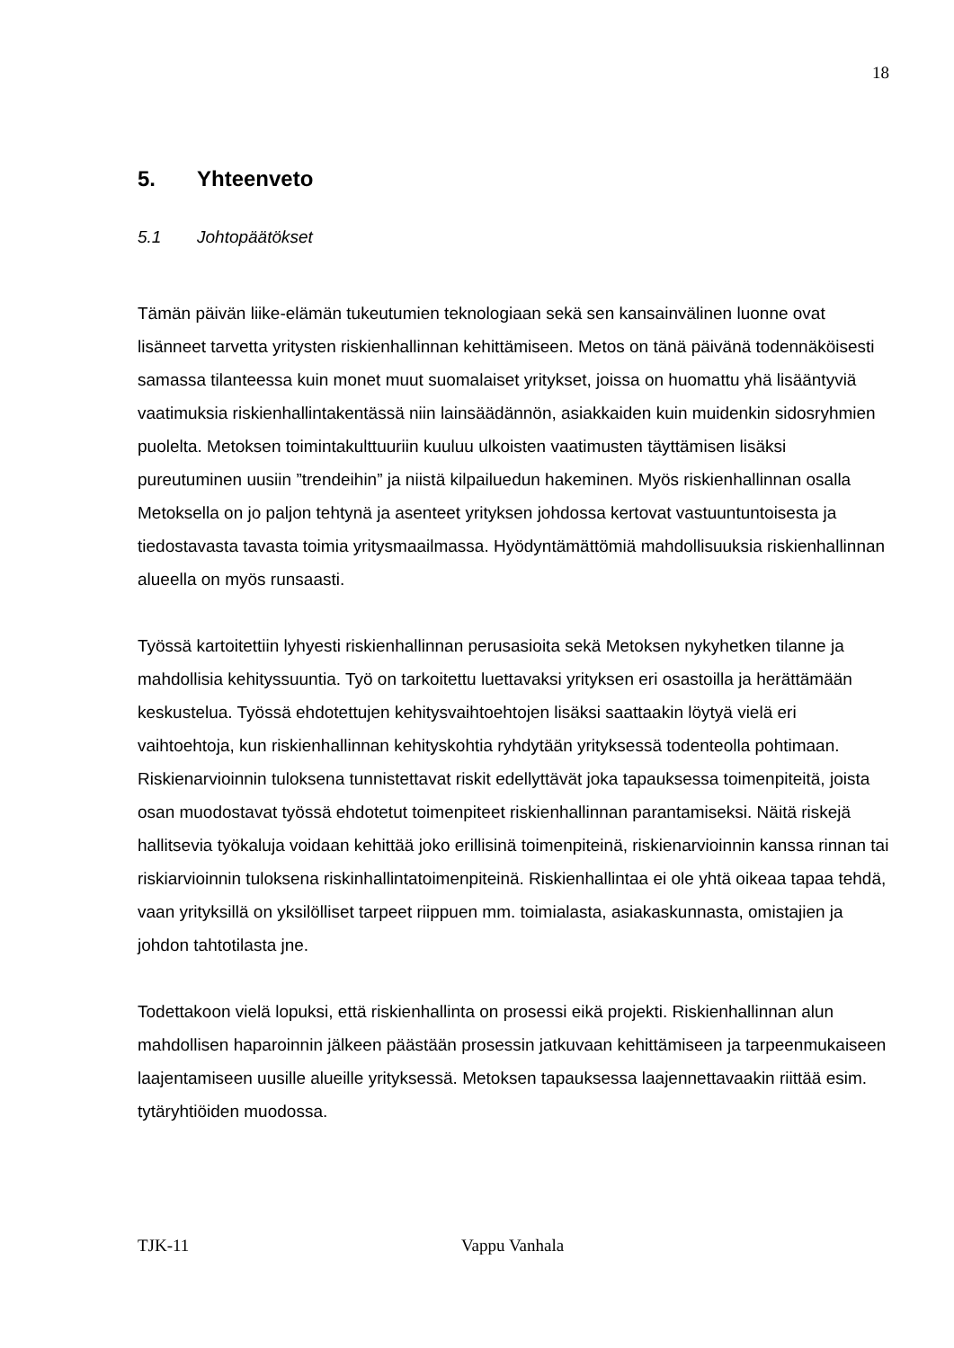18
5. Yhteenveto
5.1 Johtopäätökset
Tämän päivän liike-elämän tukeutumien teknologiaan sekä sen kansainvälinen luonne ovat lisänneet tarvetta yritysten riskienhallinnan kehittämiseen. Metos on tänä päivänä todennäköisesti samassa tilanteessa kuin monet muut suomalaiset yritykset, joissa on huomattu yhä lisääntyviä vaatimuksia riskienhallintakentässä niin lainsäädännön, asiakkaiden kuin muidenkin sidosryhmien puolelta. Metoksen toimintakulttuuriin kuuluu ulkoisten vaatimusten täyttämisen lisäksi pureutuminen uusiin ”trendeihin” ja niistä kilpailuedun hakeminen. Myös riskienhallinnan osalla Metoksella on jo paljon tehtynä ja asenteet yrityksen johdossa kertovat vastuuntuntoisesta ja tiedostavasta tavasta toimia yritysmaailmassa. Hyödyntämättömiä mahdollisuuksia riskienhallinnan alueella on myös runsaasti.
Työssä kartoitettiin lyhyesti riskienhallinnan perusasioita sekä Metoksen nykyhetken tilanne ja mahdollisia kehityssuuntia. Työ on tarkoitettu luettavaksi yrityksen eri osastoilla ja herättämään keskustelua. Työssä ehdotettujen kehitysvaihtoehtojen lisäksi saattaakin löytyä vielä eri vaihtoehtoja, kun riskienhallinnan kehityskohtia ryhdytään yrityksessä todenteolla pohtimaan. Riskienarvioinnin tuloksena tunnistettavat riskit edellyttävät joka tapauksessa toimenpiteitä, joista osan muodostavat työssä ehdotetut toimenpiteet riskienhallinnan parantamiseksi. Näitä riskejä hallitsevia työkaluja voidaan kehittää joko erillisinä toimenpiteinä, riskienarvioinnin kanssa rinnan tai riskiarvioinnin tuloksena riskinhallintatoimenpiteinä. Riskienhallintaa ei ole yhtä oikeaa tapaa tehdä, vaan yrityksillä on yksilölliset tarpeet riippuen mm. toimialasta, asiakaskunnasta, omistajien ja johdon tahtotilasta jne.
Todettakoon vielä lopuksi, että riskienhallinta on prosessi eikä projekti. Riskienhallinnan alun mahdollisen haparoinnin jälkeen päästään prosessin jatkuvaan kehittämiseen ja tarpeenmukaiseen laajentamiseen uusille alueille yrityksessä. Metoksen tapauksessa laajennettavaakin riittää esim. tytäryhtiöiden muodossa.
TJK-11 Vappu Vanhala